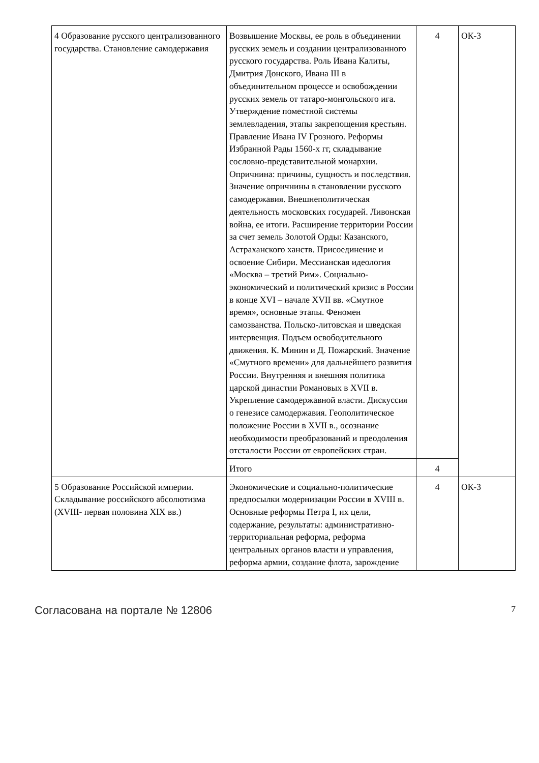| 4 Образование русского централизованного государства. Становление самодержавия | Возвышение Москвы, ее роль в объединении русских земель и создании централизованного русского государства. Роль Ивана Калиты, Дмитрия Донского, Ивана III в объединительном процессе и освобождении русских земель от татаро-монгольского ига. Утверждение поместной системы землевладения, этапы закрепощения крестьян. Правление Ивана IV Грозного. Реформы Избранной Рады 1560-х гг, складывание сословно-представительной монархии. Опричнина: причины, сущность и последствия. Значение опричнины в становлении русского самодержавия. Внешнеполитическая деятельность московских государей. Ливонская война, ее итоги. Расширение территории России за счет земель Золотой Орды: Казанского, Астраханского ханств. Присоединение и освоение Сибири. Мессианская идеология «Москва – третий Рим». Социально-экономический и политический кризис в России в конце XVI – начале XVII вв. «Смутное время», основные этапы. Феномен самозванства. Польско-литовская и шведская интервенция. Подъем освободительного движения. К. Минин и Д. Пожарский. Значение «Смутного времени» для дальнейшего развития России. Внутренняя и внешняя политика царской династии Романовых в XVII в. Укрепление самодержавной власти. Дискуссия о генезисе самодержавия. Геополитическое положение России в XVII в., осознание необходимости преобразований и преодоления отсталости России от европейских стран. | 4 | ОК-3 |
| | Итого | 4 | |
| 5 Образование Российской империи. Складывание российского абсолютизма (XVIII- первая половина XIX вв.) | Экономические и социально-политические предпосылки модернизации России в XVIII в. Основные реформы Петра I, их цели, содержание, результаты: административно-территориальная реформа, реформа центральных органов власти и управления, реформа армии, создание флота, зарождение | 4 | ОК-3 |
Согласована на портале № 12806 7